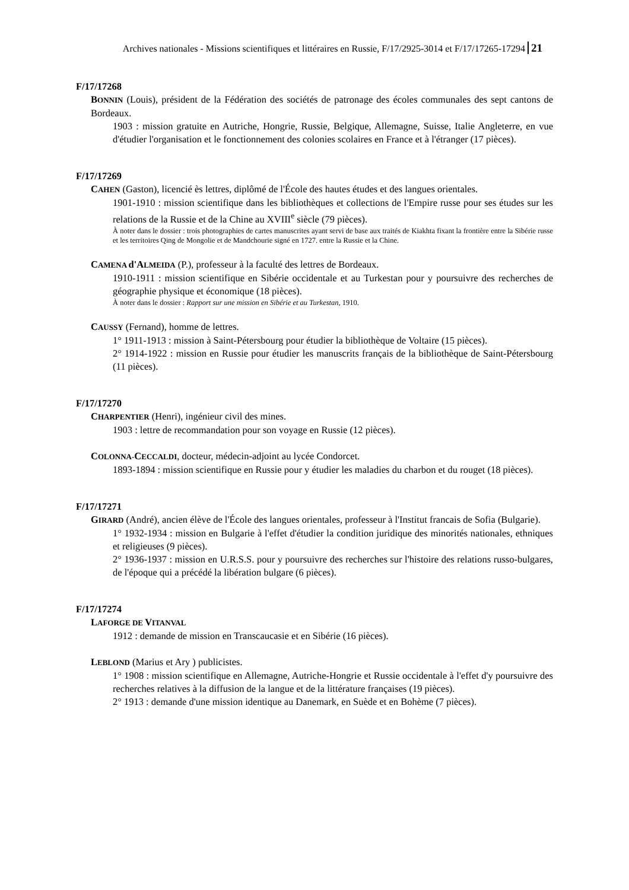Archives nationales - Missions scientifiques et littéraires en Russie, F/17/2925-3014 et F/17/17265-17294 21
F/17/17268
BONNIN (Louis), président de la Fédération des sociétés de patronage des écoles communales des sept cantons de Bordeaux.
1903 : mission gratuite en Autriche, Hongrie, Russie, Belgique, Allemagne, Suisse, Italie Angleterre, en vue d'étudier l'organisation et le fonctionnement des colonies scolaires en France et à l'étranger (17 pièces).
F/17/17269
CAHEN (Gaston), licencié ès lettres, diplômé de l'École des hautes études et des langues orientales.
1901-1910 : mission scientifique dans les bibliothèques et collections de l'Empire russe pour ses études sur les relations de la Russie et de la Chine au XVIII<sup>e</sup> siècle (79 pièces).
À noter dans le dossier : trois photographies de cartes manuscrites ayant servi de base aux traités de Kiakhta fixant la frontière entre la Sibérie russe et les territoires Qing de Mongolie et de Mandchourie signé en 1727. entre la Russie et la Chine.
CAMENA d'ALMEIDA (P.), professeur à la faculté des lettres de Bordeaux.
1910-1911 : mission scientifique en Sibérie occidentale et au Turkestan pour y poursuivre des recherches de géographie physique et économique (18 pièces).
À noter dans le dossier : Rapport sur une mission en Sibérie et au Turkestan, 1910.
CAUSSY (Fernand), homme de lettres.
1° 1911-1913 : mission à Saint-Pétersbourg pour étudier la bibliothèque de Voltaire (15 pièces).
2° 1914-1922 : mission en Russie pour étudier les manuscrits français de la bibliothèque de Saint-Pétersbourg (11 pièces).
F/17/17270
CHARPENTIER (Henri), ingénieur civil des mines.
1903 : lettre de recommandation pour son voyage en Russie (12 pièces).
COLONNA-CECCALDI, docteur, médecin-adjoint au lycée Condorcet.
1893-1894 : mission scientifique en Russie pour y étudier les maladies du charbon et du rouget (18 pièces).
F/17/17271
GIRARD (André), ancien élève de l'École des langues orientales, professeur à l'Institut francais de Sofia (Bulgarie).
1° 1932-1934 : mission en Bulgarie à l'effet d'étudier la condition juridique des minorités nationales, ethniques et religieuses (9 pièces).
2° 1936-1937 : mission en U.R.S.S. pour y poursuivre des recherches sur l'histoire des relations russo-bulgares, de l'époque qui a précédé la libération bulgare (6 pièces).
F/17/17274
LAFORGE DE VITANVAL
1912 : demande de mission en Transcaucasie et en Sibérie (16 pièces).
LEBLOND (Marius et Ary ) publicistes.
1° 1908 : mission scientifique en Allemagne, Autriche-Hongrie et Russie occidentale à l'effet d'y poursuivre des recherches relatives à la diffusion de la langue et de la littérature françaises (19 pièces).
2° 1913 : demande d'une mission identique au Danemark, en Suède et en Bohème (7 pièces).